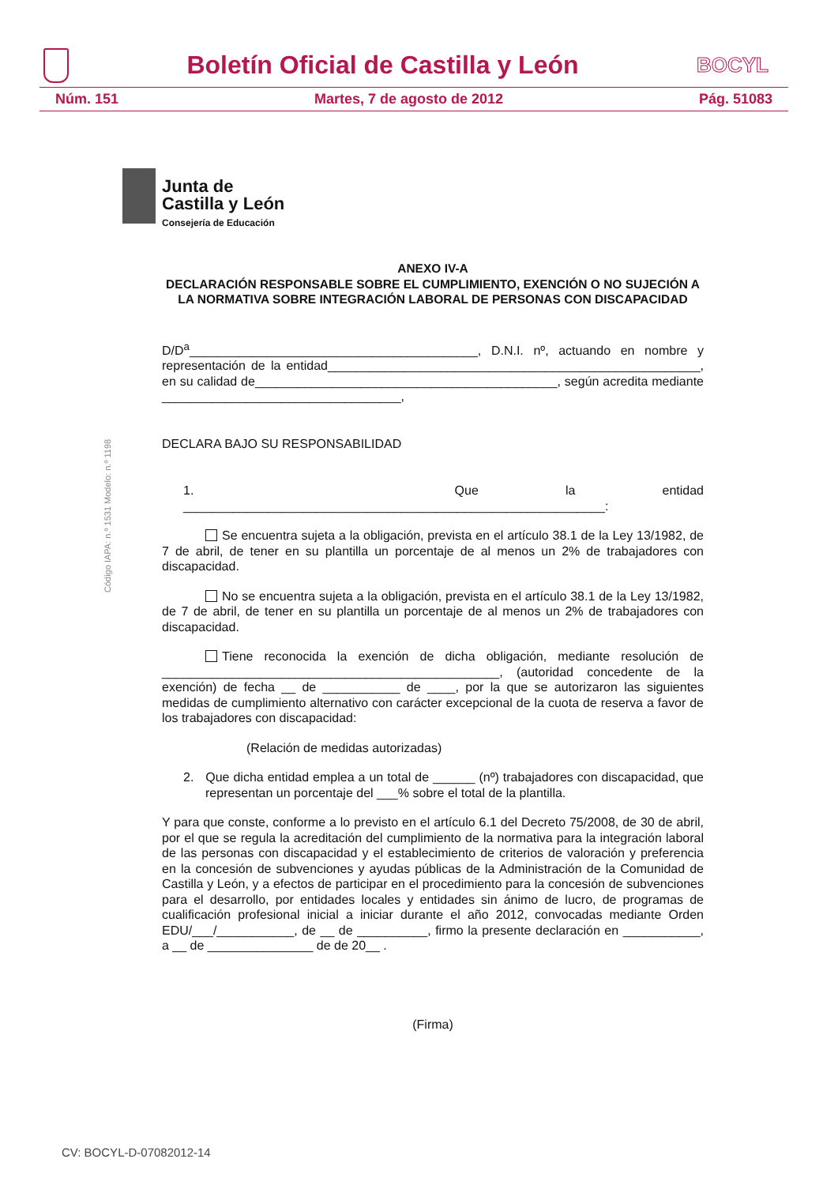Boletín Oficial de Castilla y León
BOCYL
Núm. 151 Martes, 7 de agosto de 2012 Pág. 51083
Junta de
Castilla y León
Consejería de Educación
Código IAPA: n.º 1531 Modelo: n.º 1198
ANEXO IV-A
DECLARACIÓN RESPONSABLE SOBRE EL CUMPLIMIENTO, EXENCIÓN O NO SUJECIÓN A LA NORMATIVA SOBRE INTEGRACIÓN LABORAL DE PERSONAS CON DISCAPACIDAD
D/D<sup>a</sup>_________________________________________, D.N.I. nº, actuando en nombre y representación de la entidad_____________________________________________________, en su calidad de___________________________________________, según acredita mediante __________________________________,
DECLARA BAJO SU RESPONSABILIDAD
1. Que la entidad ____________________________________________________________:
Se encuentra sujeta a la obligación, prevista en el artículo 38.1 de la Ley 13/1982, de 7 de abril, de tener en su plantilla un porcentaje de al menos un 2% de trabajadores con discapacidad.
No se encuentra sujeta a la obligación, prevista en el artículo 38.1 de la Ley 13/1982, de 7 de abril, de tener en su plantilla un porcentaje de al menos un 2% de trabajadores con discapacidad.
Tiene reconocida la exención de dicha obligación, mediante resolución de ________________________________________________, (autoridad concedente de la exención) de fecha __ de ___________ de ____, por la que se autorizaron las siguientes medidas de cumplimiento alternativo con carácter excepcional de la cuota de reserva a favor de los trabajadores con discapacidad:
(Relación de medidas autorizadas)
2. Que dicha entidad emplea a un total de ______ (nº) trabajadores con discapacidad, que representan un porcentaje del ___% sobre el total de la plantilla.
Y para que conste, conforme a lo previsto en el artículo 6.1 del Decreto 75/2008, de 30 de abril, por el que se regula la acreditación del cumplimiento de la normativa para la integración laboral de las personas con discapacidad y el establecimiento de criterios de valoración y preferencia en la concesión de subvenciones y ayudas públicas de la Administración de la Comunidad de Castilla y León, y a efectos de participar en el procedimiento para la concesión de subvenciones para el desarrollo, por entidades locales y entidades sin ánimo de lucro, de programas de cualificación profesional inicial a iniciar durante el año 2012, convocadas mediante Orden EDU/___/___________, de __ de __________, firmo la presente declaración en ___________, a __ de _______________ de de 20__ .
(Firma)
CV: BOCYL-D-07082012-14